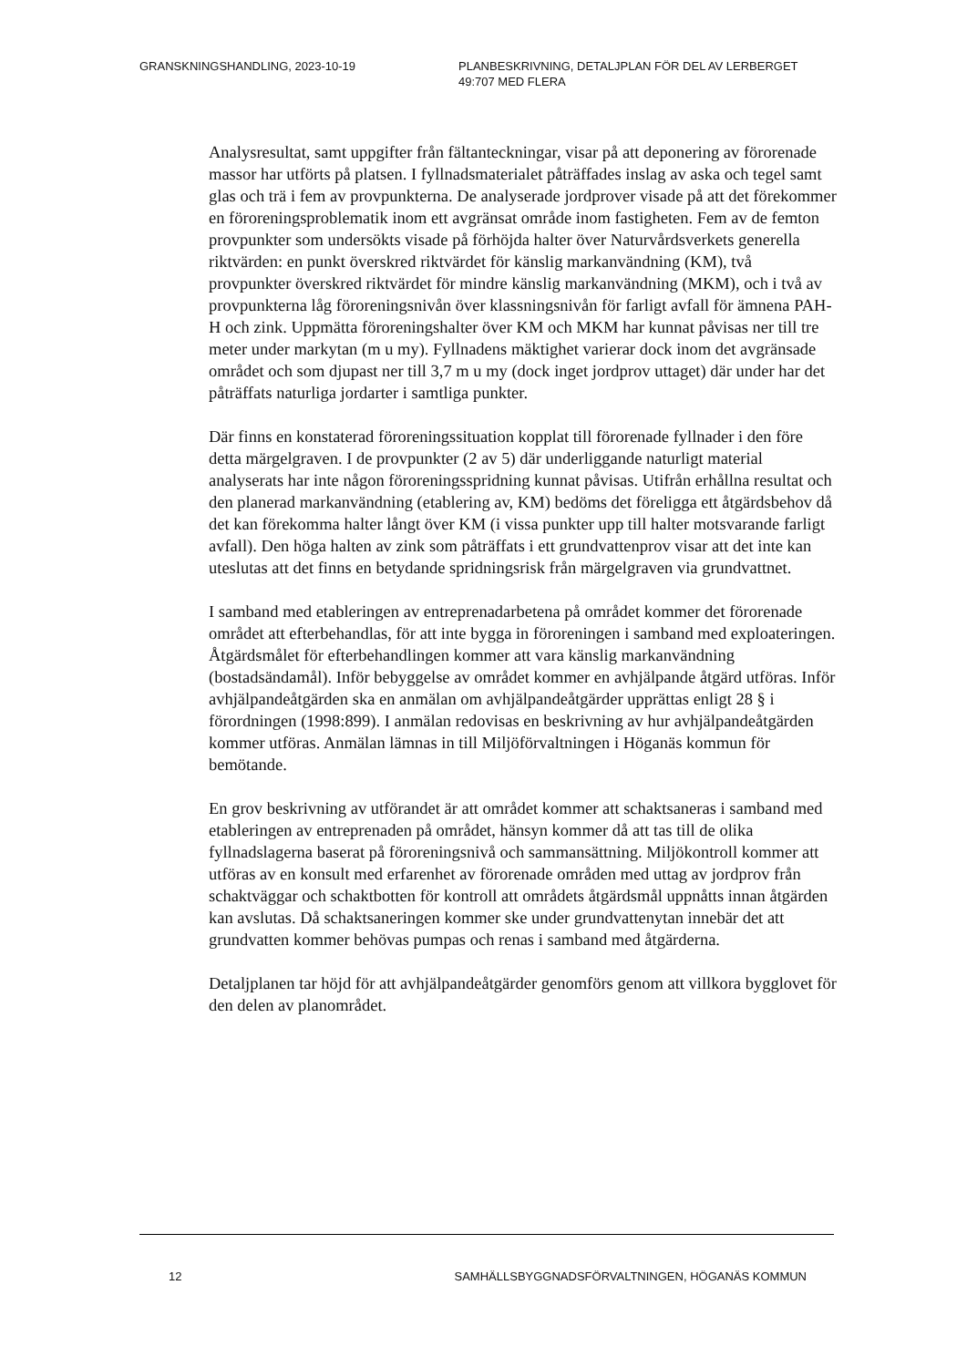GRANSKNINGSHANDLING, 2023-10-19 PLANBESKRIVNING, DETALJPLAN FÖR DEL AV LERBERGET
49:707 MED FLERA
Analysresultat, samt uppgifter från fältanteckningar, visar på att deponering av förorenade massor har utförts på platsen. I fyllnadsmaterialet påträffades inslag av aska och tegel samt glas och trä i fem av provpunkterna. De analyserade jordprover visade på att det förekommer en föroreningsproblematik inom ett avgränsat område inom fastigheten. Fem av de femton provpunkter som undersökts visade på förhöjda halter över Naturvårdsverkets generella riktvärden: en punkt överskred riktvärdet för känslig markanvändning (KM), två provpunkter överskred riktvärdet för mindre känslig markanvändning (MKM), och i två av provpunkterna låg föroreningsnivån över klassningsnivån för farligt avfall för ämnena PAH-H och zink. Uppmätta föroreningshalter över KM och MKM har kunnat påvisas ner till tre meter under markytan (m u my). Fyllnadens mäktighet varierar dock inom det avgränsade området och som djupast ner till 3,7 m u my (dock inget jordprov uttaget) där under har det påträffats naturliga jordarter i samtliga punkter.
Där finns en konstaterad föroreningssituation kopplat till förorenade fyllnader i den före detta märgelgraven. I de provpunkter (2 av 5) där underliggande naturligt material analyserats har inte någon föroreningsspridning kunnat påvisas. Utifrån erhållna resultat och den planerad markanvändning (etablering av, KM) bedöms det föreligga ett åtgärdsbehov då det kan förekomma halter långt över KM (i vissa punkter upp till halter motsvarande farligt avfall). Den höga halten av zink som påträffats i ett grundvattenprov visar att det inte kan uteslutas att det finns en betydande spridningsrisk från märgelgraven via grundvattnet.
I samband med etableringen av entreprenadarbetena på området kommer det förorenade området att efterbehandlas, för att inte bygga in föroreningen i samband med exploateringen. Åtgärdsmålet för efterbehandlingen kommer att vara känslig markanvändning (bostadsändamål). Inför bebyggelse av området kommer en avhjälpande åtgärd utföras. Inför avhjälpandeåtgärden ska en anmälan om avhjälpandeåtgärder upprättas enligt 28 § i förordningen (1998:899). I anmälan redovisas en beskrivning av hur avhjälpandeåtgärden kommer utföras. Anmälan lämnas in till Miljöförvaltningen i Höganäs kommun för bemötande.
En grov beskrivning av utförandet är att området kommer att schaktsaneras i samband med etableringen av entreprenaden på området, hänsyn kommer då att tas till de olika fyllnadslagerna baserat på föroreningsnivå och sammansättning. Miljökontroll kommer att utföras av en konsult med erfarenhet av förorenade områden med uttag av jordprov från schaktväggar och schaktbotten för kontroll att områdets åtgärdsmål uppnåtts innan åtgärden kan avslutas. Då schaktsaneringen kommer ske under grundvattenytan innebär det att grundvatten kommer behövas pumpas och renas i samband med åtgärderna.
Detaljplanen tar höjd för att avhjälpandeåtgärder genomförs genom att villkora bygglovet för den delen av planområdet.
12 SAMHÄLLSBYGGNADSFÖRVALTNINGEN, HÖGANÄS KOMMUN